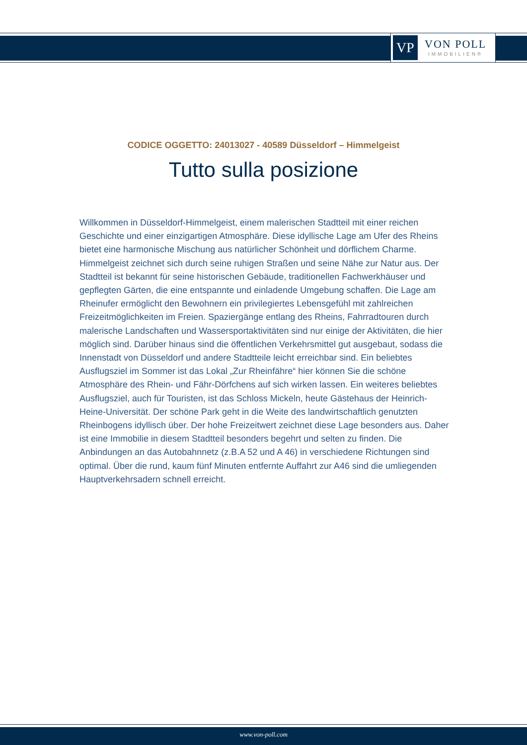VP
VON POLL
IMMOBILIEN®
CODICE OGGETTO: 24013027 - 40589 Düsseldorf – Himmelgeist
Tutto sulla posizione
Willkommen in Düsseldorf-Himmelgeist, einem malerischen Stadtteil mit einer reichen Geschichte und einer einzigartigen Atmosphäre. Diese idyllische Lage am Ufer des Rheins bietet eine harmonische Mischung aus natürlicher Schönheit und dörflichem Charme. Himmelgeist zeichnet sich durch seine ruhigen Straßen und seine Nähe zur Natur aus. Der Stadtteil ist bekannt für seine historischen Gebäude, traditionellen Fachwerkhäuser und gepflegten Gärten, die eine entspannte und einladende Umgebung schaffen. Die Lage am Rheinufer ermöglicht den Bewohnern ein privilegiertes Lebensgefühl mit zahlreichen Freizeitmöglichkeiten im Freien. Spaziergänge entlang des Rheins, Fahrradtouren durch malerische Landschaften und Wassersportaktivitäten sind nur einige der Aktivitäten, die hier möglich sind. Darüber hinaus sind die öffentlichen Verkehrsmittel gut ausgebaut, sodass die Innenstadt von Düsseldorf und andere Stadtteile leicht erreichbar sind. Ein beliebtes Ausflugsziel im Sommer ist das Lokal „Zur Rheinfähre“ hier können Sie die schöne Atmosphäre des Rhein- und Fähr-Dörfchens auf sich wirken lassen. Ein weiteres beliebtes Ausflugsziel, auch für Touristen, ist das Schloss Mickeln, heute Gästehaus der Heinrich-Heine-Universität. Der schöne Park geht in die Weite des landwirtschaftlich genutzten Rheinbogens idyllisch über. Der hohe Freizeitwert zeichnet diese Lage besonders aus. Daher ist eine Immobilie in diesem Stadtteil besonders begehrt und selten zu finden. Die Anbindungen an das Autobahnnetz (z.B.A 52 und A 46) in verschiedene Richtungen sind optimal. Über die rund, kaum fünf Minuten entfernte Auffahrt zur A46 sind die umliegenden Hauptverkehrsadern schnell erreicht.
www.von-poll.com